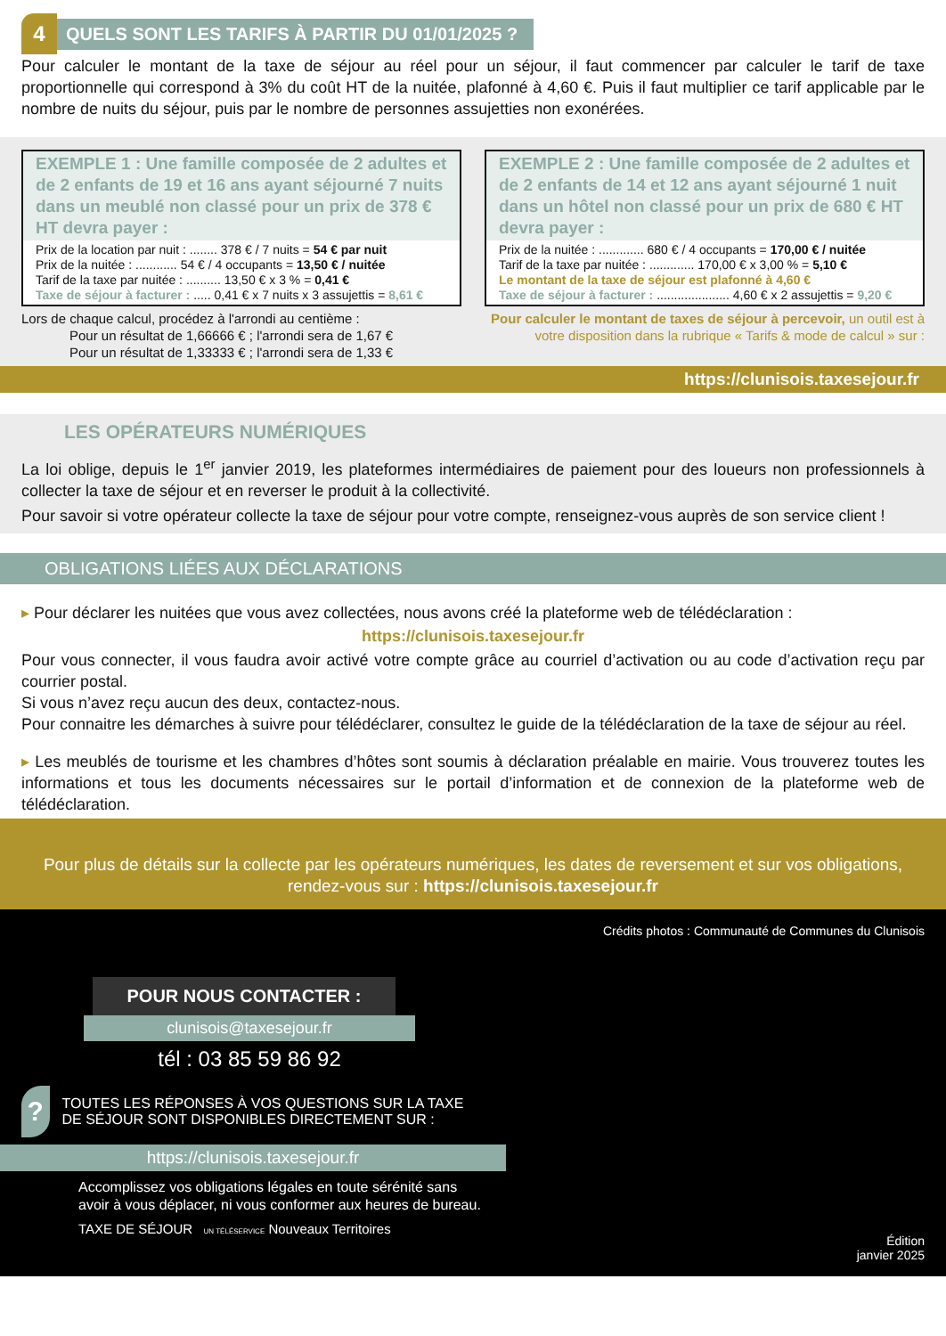4
QUELS SONT LES TARIFS À PARTIR DU 01/01/2025 ?
Pour calculer le montant de la taxe de séjour au réel pour un séjour, il faut commencer par calculer le tarif de taxe proportionnelle qui correspond à 3% du coût HT de la nuitée, plafonné à 4,60 €. Puis il faut multiplier ce tarif applicable par le nombre de nuits du séjour, puis par le nombre de personnes assujetties non exonérées.
EXEMPLE 1 : Une famille composée de 2 adultes et de 2 enfants de 19 et 16 ans ayant séjourné 7 nuits dans un meublé non classé pour un prix de 378 € HT devra payer :
Prix de la location par nuit : ........ 378 € / 7 nuits = 54 € par nuit
Prix de la nuitée : ............ 54 € / 4 occupants = 13,50 € / nuitée
Tarif de la taxe par nuitée : .......... 13,50 € x 3 % = 0,41 €
Taxe de séjour à facturer : ..... 0,41 € x 7 nuits x 3 assujettis = 8,61 €
EXEMPLE 2 : Une famille composée de 2 adultes et de 2 enfants de 14 et 12 ans ayant séjourné 1 nuit dans un hôtel non classé pour un prix de 680 € HT devra payer :
Prix de la nuitée : ............. 680 € / 4 occupants = 170,00 € / nuitée
Tarif de la taxe par nuitée : ............. 170,00 € x 3,00 % = 5,10 €
Le montant de la taxe de séjour est plafonné à 4,60 €
Taxe de séjour à facturer : ..................... 4,60 € x 2 assujettis = 9,20 €
Lors de chaque calcul, procédez à l'arrondi au centième :
Pour un résultat de 1,66666 € ; l'arrondi sera de 1,67 €
Pour un résultat de 1,33333 € ; l'arrondi sera de 1,33 €
Pour calculer le montant de taxes de séjour à percevoir, un outil est à votre disposition dans la rubrique « Tarifs & mode de calcul » sur :
https://clunisois.taxesejour.fr
LES OPÉRATEURS NUMÉRIQUES
La loi oblige, depuis le 1<sup>er</sup> janvier 2019, les plateformes intermédiaires de paiement pour des loueurs non professionnels à collecter la taxe de séjour et en reverser le produit à la collectivité.
Pour savoir si votre opérateur collecte la taxe de séjour pour votre compte, renseignez-vous auprès de son service client !
OBLIGATIONS LIÉES AUX DÉCLARATIONS
▸ Pour déclarer les nuitées que vous avez collectées, nous avons créé la plateforme web de télédéclaration :
https://clunisois.taxesejour.fr
Pour vous connecter, il vous faudra avoir activé votre compte grâce au courriel d’activation ou au code d’activation reçu par courrier postal.
Si vous n’avez reçu aucun des deux, contactez-nous.
Pour connaitre les démarches à suivre pour télédéclarer, consultez le guide de la télédéclaration de la taxe de séjour au réel.
▸ Les meublés de tourisme et les chambres d’hôtes sont soumis à déclaration préalable en mairie. Vous trouverez toutes les informations et tous les documents nécessaires sur le portail d’information et de connexion de la plateforme web de télédéclaration.
Pour plus de détails sur la collecte par les opérateurs numériques, les dates de reversement et sur vos obligations,
rendez-vous sur : https://clunisois.taxesejour.fr
POUR NOUS CONTACTER :
clunisois@taxesejour.fr
tél : 03 85 59 86 92
?
TOUTES LES RÉPONSES À VOS QUESTIONS SUR LA TAXE DE SÉJOUR SONT DISPONIBLES DIRECTEMENT SUR :
https://clunisois.taxesejour.fr
Accomplissez vos obligations légales en toute sérénité sans avoir à vous déplacer, ni vous conformer aux heures de bureau.
TAXE DE SÉJOUR UN TÉLÉSERVICE Nouveaux Territoires
Crédits photos : Communauté de Communes du Clunisois
Édition
janvier 2025